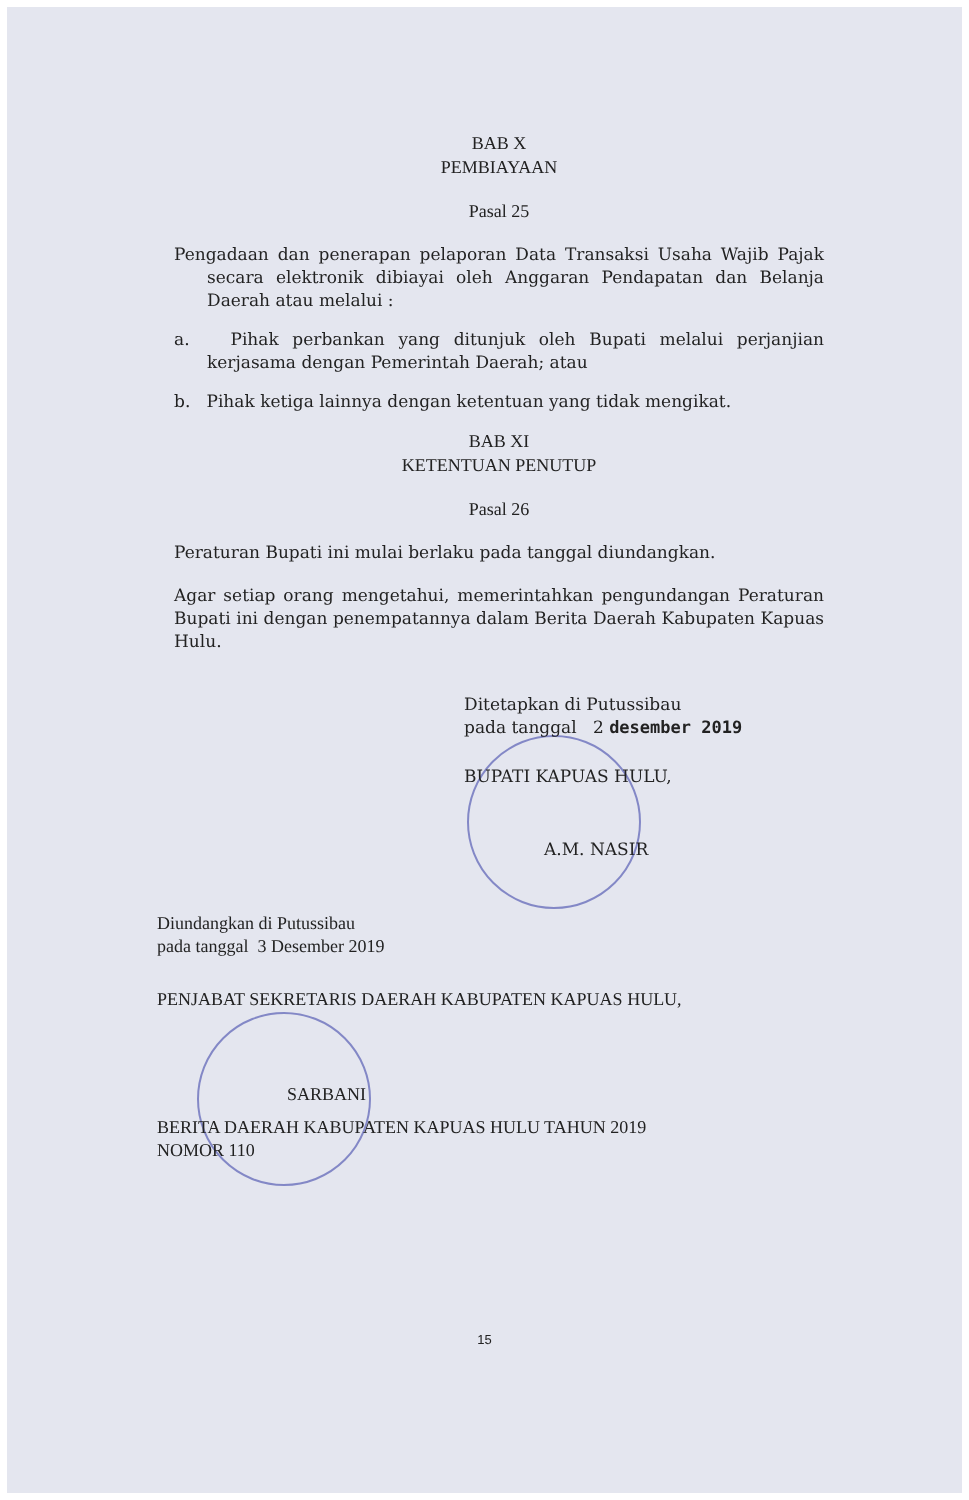BAB X
PEMBIAYAAN
Pasal 25
Pengadaan dan penerapan pelaporan Data Transaksi Usaha Wajib Pajak secara elektronik dibiayai oleh Anggaran Pendapatan dan Belanja Daerah atau melalui :
a. Pihak perbankan yang ditunjuk oleh Bupati melalui perjanjian kerjasama dengan Pemerintah Daerah; atau
b. Pihak ketiga lainnya dengan ketentuan yang tidak mengikat.
BAB XI
KETENTUAN PENUTUP
Pasal 26
Peraturan Bupati ini mulai berlaku pada tanggal diundangkan.
Agar setiap orang mengetahui, memerintahkan pengundangan Peraturan Bupati ini dengan penempatannya dalam Berita Daerah Kabupaten Kapuas Hulu.
Ditetapkan di Putussibau
pada tanggal 2 desember 2019
BUPATI KAPUAS HULU,
A.M. NASIR
Diundangkan di Putussibau
pada tanggal 3 Desember 2019
PENJABAT SEKRETARIS DAERAH KABUPATEN KAPUAS HULU,
SARBANI
BERITA DAERAH KABUPATEN KAPUAS HULU TAHUN 2019
NOMOR 110
15